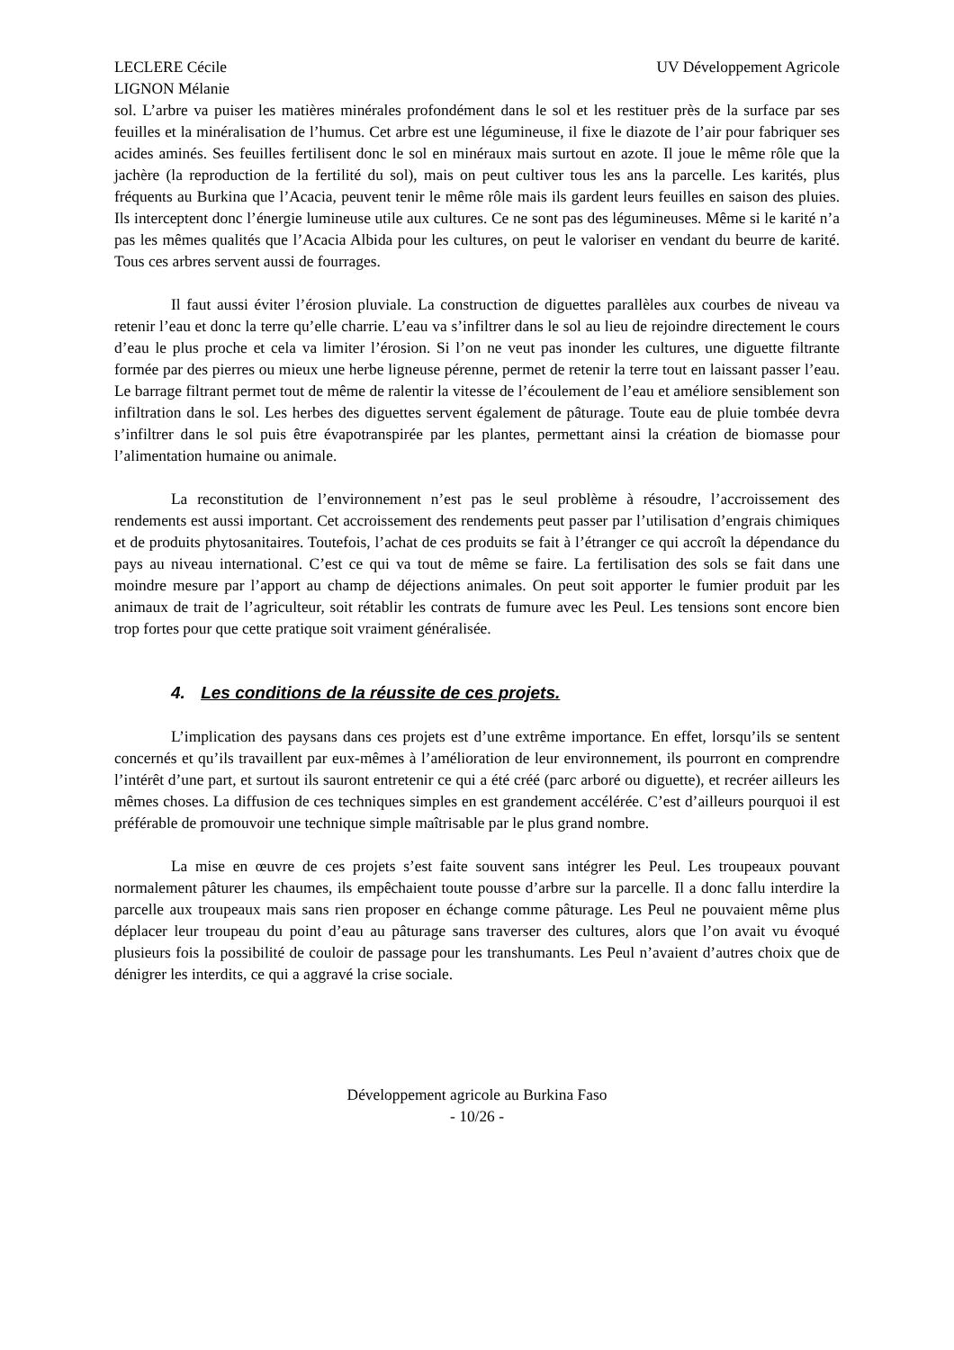LECLERE Cécile
LIGNON Mélanie
UV Développement Agricole
sol. L’arbre va puiser les matières minérales profondément dans le sol et les restituer près de la surface par ses feuilles et la minéralisation de l’humus. Cet arbre est une légumineuse, il fixe le diazote de l’air pour fabriquer ses acides aminés. Ses feuilles fertilisent donc le sol en minéraux mais surtout en azote. Il joue le même rôle que la jachère (la reproduction de la fertilité du sol), mais on peut cultiver tous les ans la parcelle. Les karités, plus fréquents au Burkina que l’Acacia, peuvent tenir le même rôle mais ils gardent leurs feuilles en saison des pluies. Ils interceptent donc l’énergie lumineuse utile aux cultures. Ce ne sont pas des légumineuses. Même si le karité n’a pas les mêmes qualités que l’Acacia Albida pour les cultures, on peut le valoriser en vendant du beurre de karité. Tous ces arbres servent aussi de fourrages.
Il faut aussi éviter l’érosion pluviale. La construction de diguettes parallèles aux courbes de niveau va retenir l’eau et donc la terre qu’elle charrie. L’eau va s’infiltrer dans le sol au lieu de rejoindre directement le cours d’eau le plus proche et cela va limiter l’érosion. Si l’on ne veut pas inonder les cultures, une diguette filtrante formée par des pierres ou mieux une herbe ligneuse pérenne, permet de retenir la terre tout en laissant passer l’eau. Le barrage filtrant permet tout de même de ralentir la vitesse de l’écoulement de l’eau et améliore sensiblement son infiltration dans le sol. Les herbes des diguettes servent également de pâturage. Toute eau de pluie tombée devra s’infiltrer dans le sol puis être évapotranspirée par les plantes, permettant ainsi la création de biomasse pour l’alimentation humaine ou animale.
La reconstitution de l’environnement n’est pas le seul problème à résoudre, l’accroissement des rendements est aussi important. Cet accroissement des rendements peut passer par l’utilisation d’engrais chimiques et de produits phytosanitaires. Toutefois, l’achat de ces produits se fait à l’étranger ce qui accroît la dépendance du pays au niveau international. C’est ce qui va tout de même se faire. La fertilisation des sols se fait dans une moindre mesure par l’apport au champ de déjections animales. On peut soit apporter le fumier produit par les animaux de trait de l’agriculteur, soit rétablir les contrats de fumure avec les Peul. Les tensions sont encore bien trop fortes pour que cette pratique soit vraiment généralisée.
4. Les conditions de la réussite de ces projets.
L’implication des paysans dans ces projets est d’une extrême importance. En effet, lorsqu’ils se sentent concernés et qu’ils travaillent par eux-mêmes à l’amélioration de leur environnement, ils pourront en comprendre l’intérêt d’une part, et surtout ils sauront entretenir ce qui a été créé (parc arboré ou diguette), et recréer ailleurs les mêmes choses. La diffusion de ces techniques simples en est grandement accélérée. C’est d’ailleurs pourquoi il est préférable de promouvoir une technique simple maîtrisable par le plus grand nombre.
La mise en œuvre de ces projets s’est faite souvent sans intégrer les Peul. Les troupeaux pouvant normalement pâturer les chaumes, ils empêchaient toute pousse d’arbre sur la parcelle. Il a donc fallu interdire la parcelle aux troupeaux mais sans rien proposer en échange comme pâturage. Les Peul ne pouvaient même plus déplacer leur troupeau du point d’eau au pâturage sans traverser des cultures, alors que l’on avait vu évoqué plusieurs fois la possibilité de couloir de passage pour les transhumants. Les Peul n’avaient d’autres choix que de dénigrer les interdits, ce qui a aggravé la crise sociale.
Développement agricole au Burkina Faso
- 10/26 -